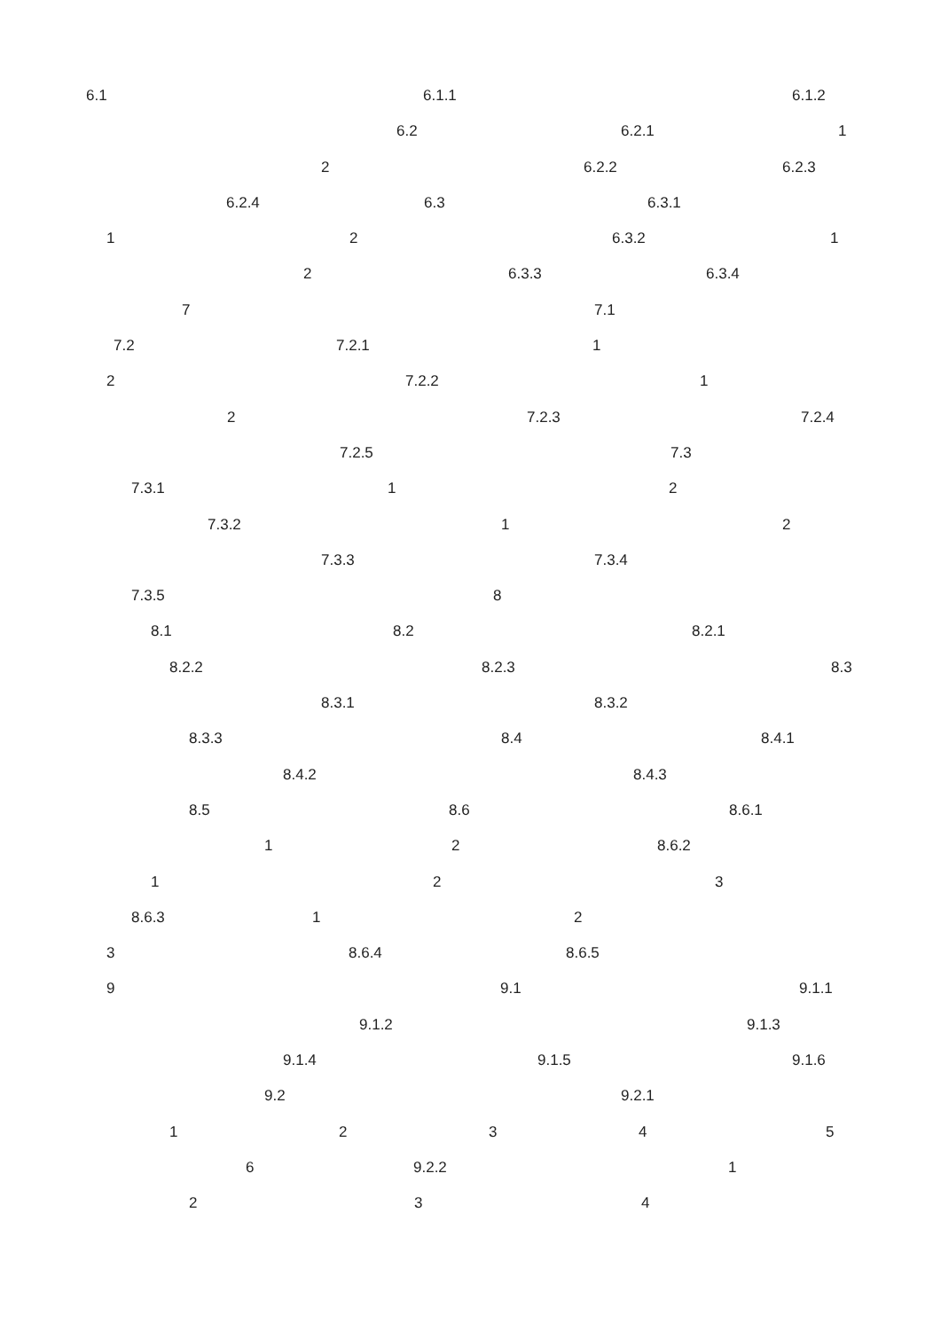6.1 6.1.1 6.1.2
6.2 6.2.1 1
2 6.2.2 6.2.3
6.2.4 6.3 6.3.1
1 2 6.3.2 1
2 6.3.3 6.3.4
7 7.1
7.2 7.2.1 1
2 7.2.2 1
2 7.2.3 7.2.4
7.2.5 7.3
7.3.1 1 2
7.3.2 1 2
7.3.3 7.3.4
7.3.5 8
8.1 8.2 8.2.1
8.2.2 8.2.3 8.3
8.3.1 8.3.2
8.3.3 8.4 8.4.1
8.4.2 8.4.3
8.5 8.6 8.6.1
1 2 8.6.2
1 2 3
8.6.3 1 2
3 8.6.4 8.6.5
9 9.1 9.1.1
9.1.2 9.1.3
9.1.4 9.1.5 9.1.6
9.2 9.2.1
1 2 3 4 5
6 9.2.2 1
2 3 4